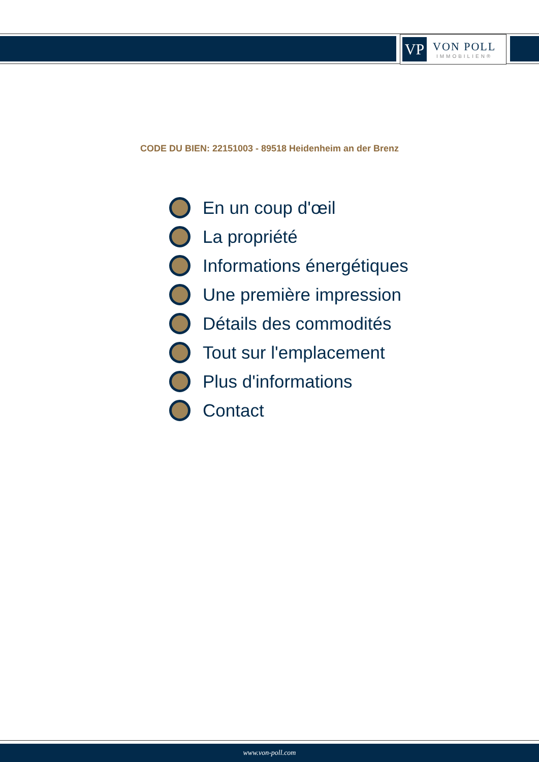VP
VON POLL
IMMOBILIEN®
CODE DU BIEN: 22151003 - 89518 Heidenheim an der Brenz
En un coup d'œil
La propriété
Informations énergétiques
Une première impression
Détails des commodités
Tout sur l'emplacement
Plus d'informations
Contact
www.von-poll.com